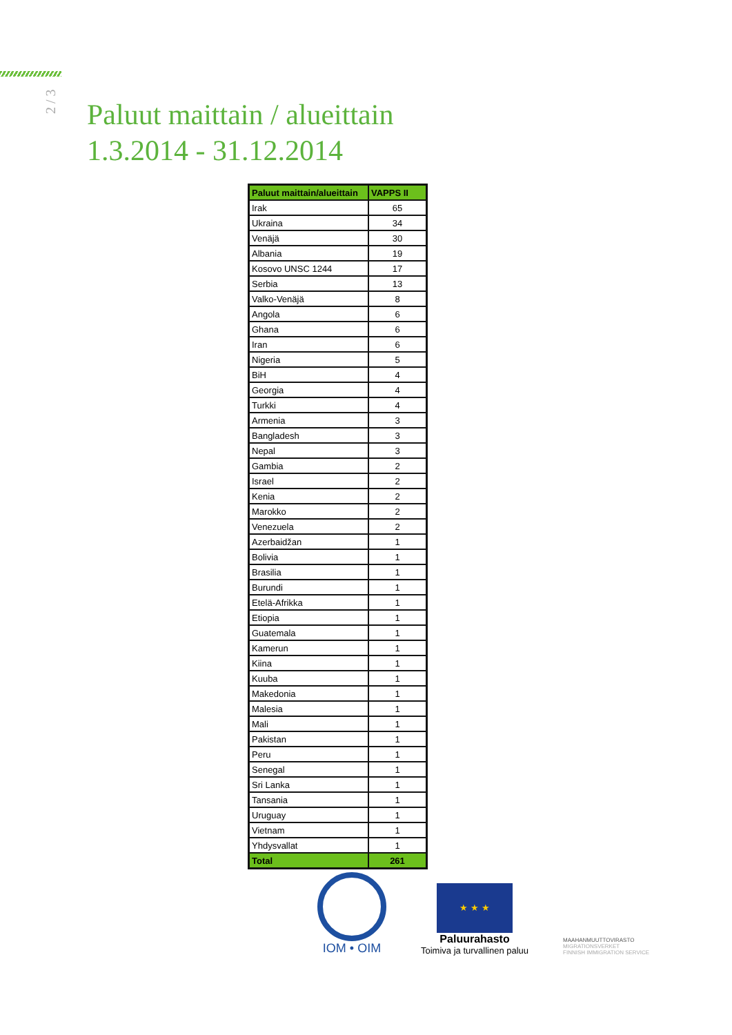2 / 3
Paluut maittain / alueittain
1.3.2014 - 31.12.2014
| Paluut maittain/alueittain | VAPPS II |
| --- | --- |
| Irak | 65 |
| Ukraina | 34 |
| Venäjä | 30 |
| Albania | 19 |
| Kosovo UNSC 1244 | 17 |
| Serbia | 13 |
| Valko-Venäjä | 8 |
| Angola | 6 |
| Ghana | 6 |
| Iran | 6 |
| Nigeria | 5 |
| BiH | 4 |
| Georgia | 4 |
| Turkki | 4 |
| Armenia | 3 |
| Bangladesh | 3 |
| Nepal | 3 |
| Gambia | 2 |
| Israel | 2 |
| Kenia | 2 |
| Marokko | 2 |
| Venezuela | 2 |
| Azerbaidžan | 1 |
| Bolivia | 1 |
| Brasilia | 1 |
| Burundi | 1 |
| Etelä-Afrikka | 1 |
| Etiopia | 1 |
| Guatemala | 1 |
| Kamerun | 1 |
| Kiina | 1 |
| Kuuba | 1 |
| Makedonia | 1 |
| Malesia | 1 |
| Mali | 1 |
| Pakistan | 1 |
| Peru | 1 |
| Senegal | 1 |
| Sri Lanka | 1 |
| Tansania | 1 |
| Uruguay | 1 |
| Vietnam | 1 |
| Yhdysvallat | 1 |
| Total | 261 |
IOM • OIM
★ ★ ★
Paluurahasto
Toimiva ja turvallinen paluu
MAAHANMUUTTOVIRASTO
MIGRATIONSVERKET
FINNISH IMMIGRATION SERVICE